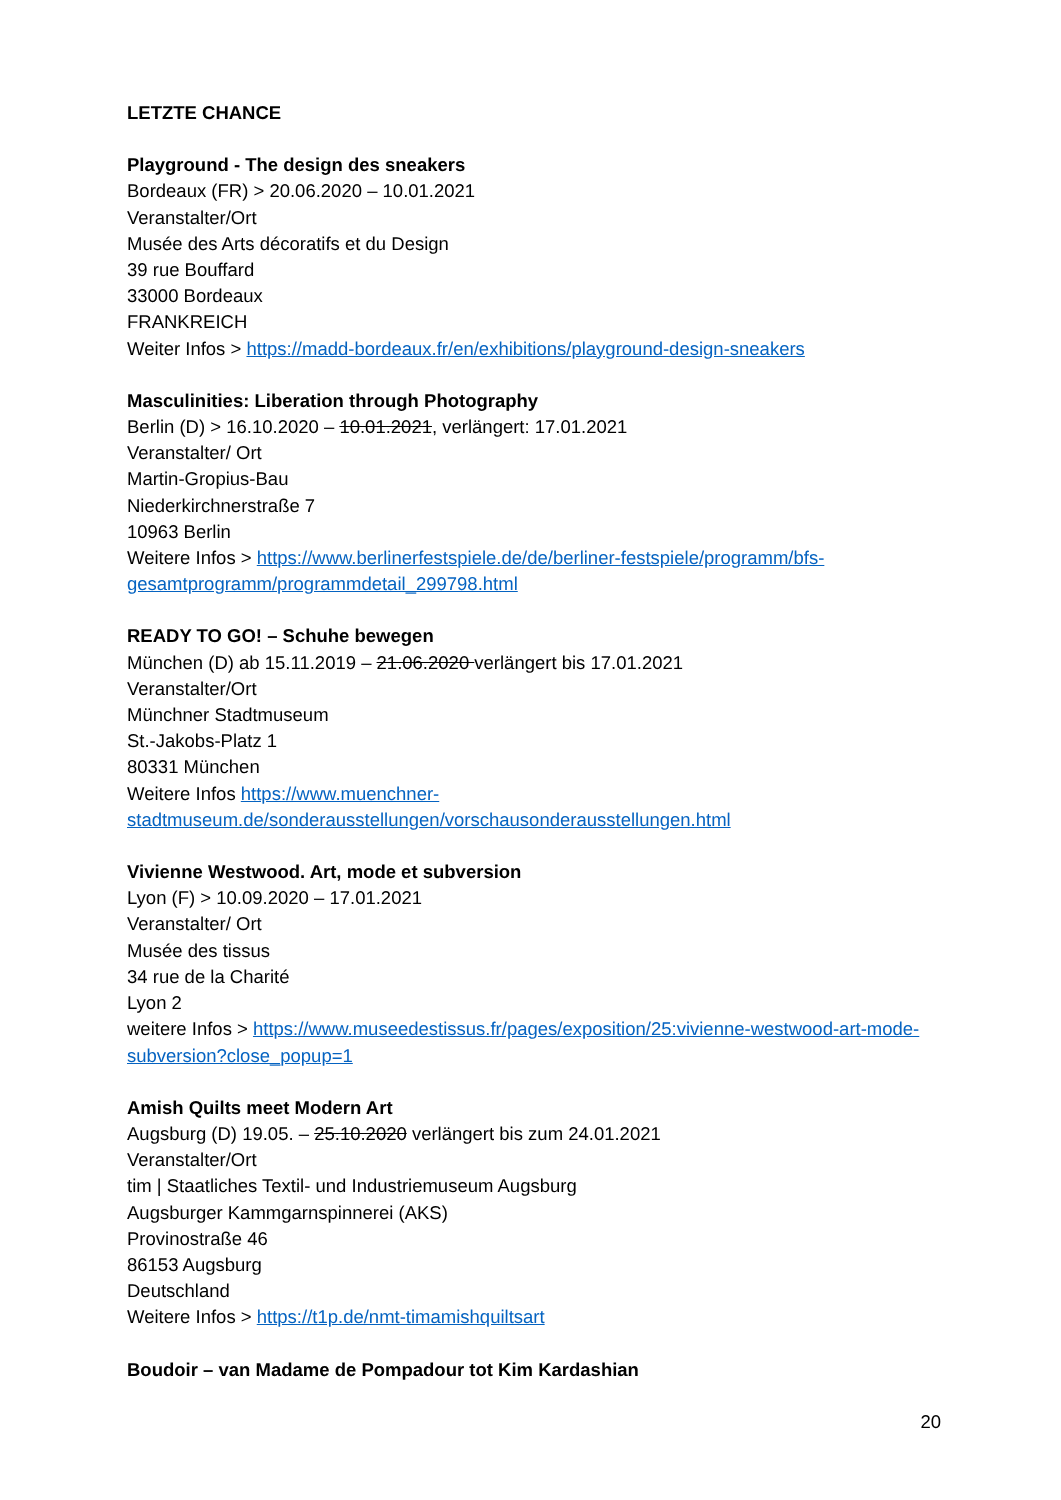LETZTE CHANCE
Playground - The design des sneakers
Bordeaux (FR) > 20.06.2020 – 10.01.2021
Veranstalter/Ort
Musée des Arts décoratifs et du Design
39 rue Bouffard
33000 Bordeaux
FRANKREICH
Weiter Infos > https://madd-bordeaux.fr/en/exhibitions/playground-design-sneakers
Masculinities: Liberation through Photography
Berlin (D) > 16.10.2020 – 10.01.2021, verlängert: 17.01.2021
Veranstalter/ Ort
Martin-Gropius-Bau
Niederkirchnerstraße 7
10963 Berlin
Weitere Infos > https://www.berlinerfestspiele.de/de/berliner-festspiele/programm/bfs-gesamtprogramm/programmdetail_299798.html
READY TO GO! – Schuhe bewegen
München (D) ab 15.11.2019 – 21.06.2020 verlängert bis 17.01.2021
Veranstalter/Ort
Münchner Stadtmuseum
St.-Jakobs-Platz 1
80331 München
Weitere Infos https://www.muenchner-stadtmuseum.de/sonderausstellungen/vorschausonderausstellungen.html
Vivienne Westwood. Art, mode et subversion
Lyon (F) > 10.09.2020 – 17.01.2021
Veranstalter/ Ort
Musée des tissus
34 rue de la Charité
Lyon 2
weitere Infos > https://www.museedestissus.fr/pages/exposition/25:vivienne-westwood-art-mode-subversion?close_popup=1
Amish Quilts meet Modern Art
Augsburg (D) 19.05. – 25.10.2020 verlängert bis zum 24.01.2021
Veranstalter/Ort
tim | Staatliches Textil- und Industriemuseum Augsburg
Augsburger Kammgarnspinnerei (AKS)
Provinostraße 46
86153 Augsburg
Deutschland
Weitere Infos > https://t1p.de/nmt-timamishquiltsart
Boudoir – van Madame de Pompadour tot Kim Kardashian
20